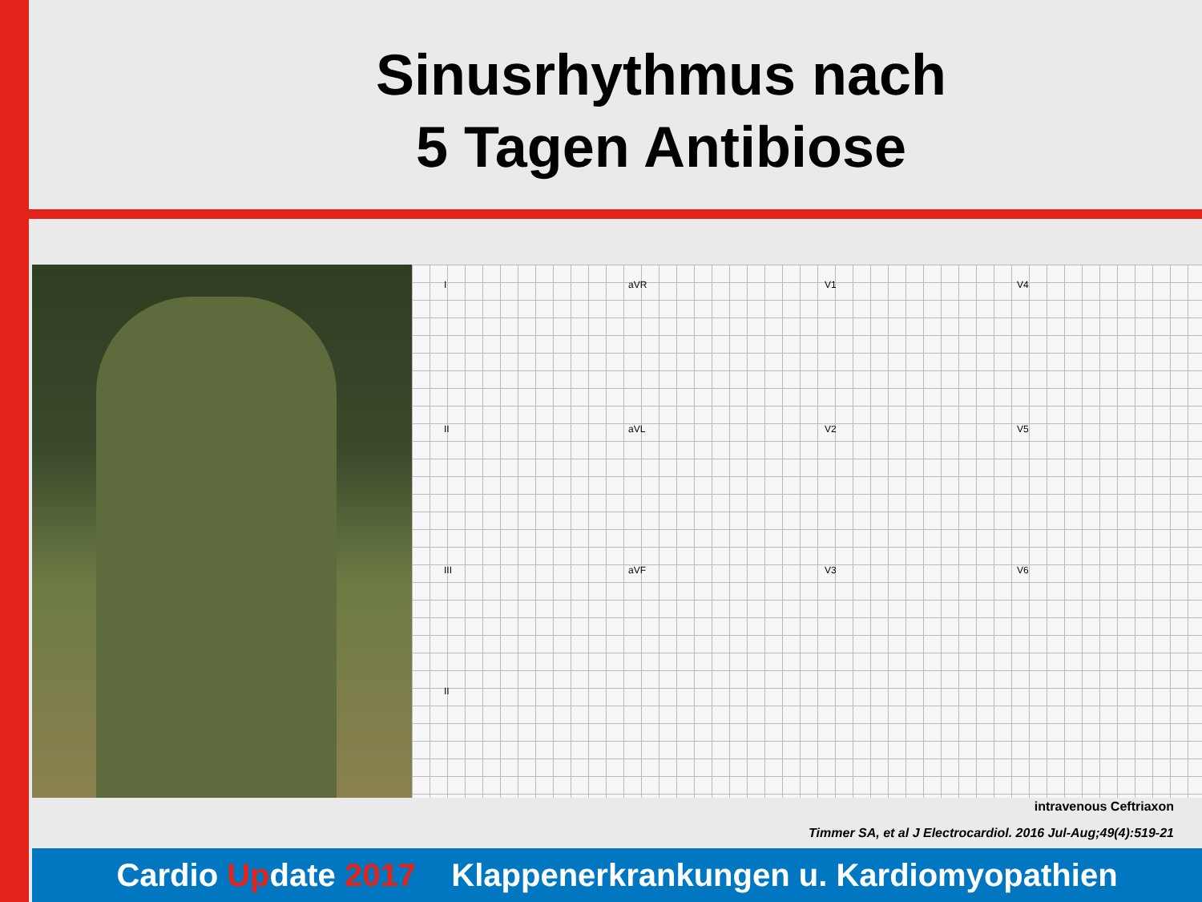Sinusrhythmus nach
5 Tagen Antibiose
I aVR V1 V4
II aVL V2 V5
III aVF V3 V6
II
intravenous Ceftriaxon
Timmer SA, et al J Electrocardiol. 2016 Jul-Aug;49(4):519-21
Cardio Update 2017 Klappenerkrankungen u. Kardiomyopathien